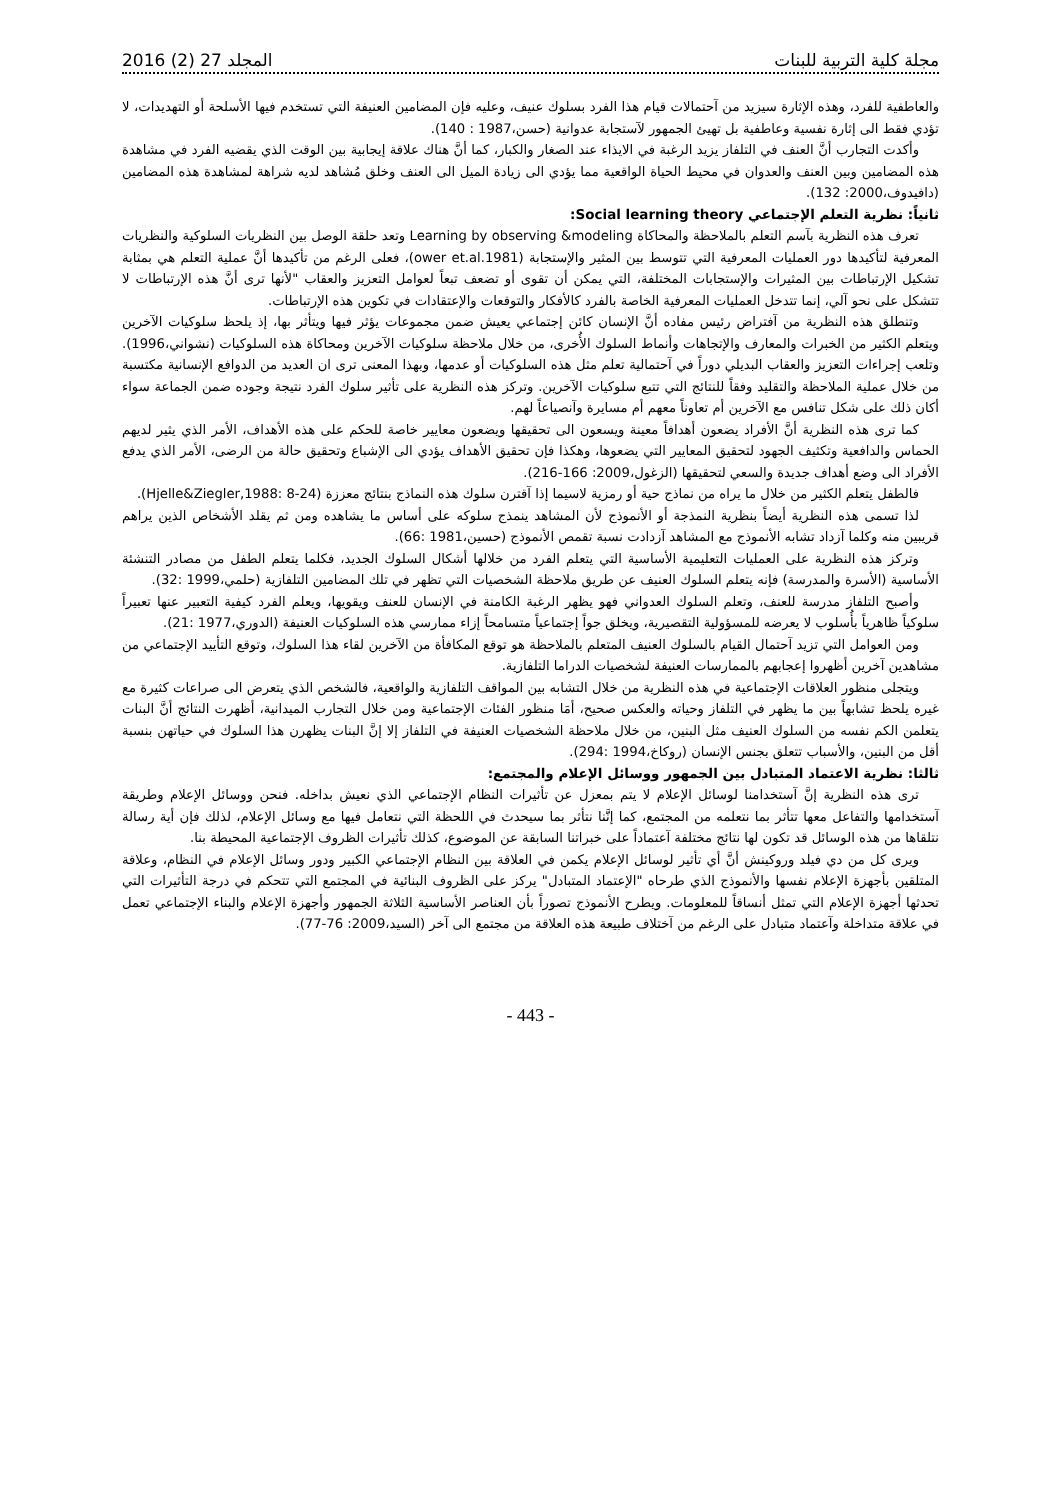مجلة كلية التربية للبنات المجلد 27 (2) 2016
والعاطفية للفرد، وهذه الإثارة سيزيد من آحتمالات قيام هذا الفرد بسلوك عنيف، وعليه فإن المضامين العنيفة التي تستخدم فيها الأسلحة أو التهديدات، لا تؤدي فقط الى إثارة نفسية وعاطفية بل تهيئ الجمهور لآستجابة عدوانية (حسن،1987 : 140).
وأكدت التجارب أنَّ العنف في التلفاز يزيد الرغبة في الايذاء عند الصغار والكبار، كما أنَّ هناك علاقة إيجابية بين الوقت الذي يقضيه الفرد في مشاهدة هذه المضامين وبين العنف والعدوان في محيط الحياة الواقعية مما يؤدي الى زيادة الميل الى العنف وخلق مُشاهد لديه شراهة لمشاهدة هذه المضامين (دافيدوف،2000: 132).
ثانياً: نظرية التعلم الإجتماعي Social learning theory:
تعرف هذه النظرية بآسم التعلم بالملاحظة والمحاكاة Learning by observing &modeling وتعد حلقة الوصل بين النظريات السلوكية والنظريات المعرفية لتأكيدها دور العمليات المعرفية التي تتوسط بين المثير والإستجابة (ower et.al.1981)، فعلى الرغم من تأكيدها أنَّ عملية التعلم هي بمثابة تشكيل الإرتباطات بين المثيرات والإستجابات المختلفة، التي يمكن أن تقوى أو تضعف تبعاً لعوامل التعزيز والعقاب "لأنها ترى أنَّ هذه الإرتباطات لا تتشكل على نحو آلي، إنما تتدخل العمليات المعرفية الخاصة بالفرد كالأفكار والتوقعات والإعتقادات في تكوين هذه الإرتباطات.
وتنطلق هذه النظرية من آفتراض رئيس مفاده أنَّ الإنسان كائن إجتماعي يعيش ضمن مجموعات يؤثر فيها ويتأثر بها، إذ يلحظ سلوكيات الآخرين ويتعلم الكثير من الخبرات والمعارف والإتجاهات وأنماط السلوك الأُخرى، من خلال ملاحظة سلوكيات الآخرين ومحاكاة هذه السلوكيات (نشواني،1996). وتلعب إجراءات التعزيز والعقاب البديلي دوراً في آحتمالية تعلم مثل هذه السلوكيات أو عدمها، وبهذا المعنى ترى ان العديد من الدوافع الإنسانية مكتسبة من خلال عملية الملاحظة والتقليد وفقاً للنتائج التي تتبع سلوكيات الآخرين. وتركز هذه النظرية على تأثير سلوك الفرد نتيجة وجوده ضمن الجماعة سواء أكان ذلك على شكل تنافس مع الآخرين أم تعاوناً معهم أم مسايرة وآنصياعاً لهم.
كما ترى هذه النظرية أنَّ الأفراد يضعون أهدافاً معينة ويسعون الى تحقيقها ويضعون معايير خاصة للحكم على هذه الأهداف، الأمر الذي يثير لديهم الحماس والدافعية وتكثيف الجهود لتحقيق المعايير التي يضعوها، وهكذا فإن تحقيق الأهداف يؤدي الى الإشباع وتحقيق حالة من الرضى، الأمر الذي يدفع الأفراد الى وضع أهداف جديدة والسعي لتحقيقها (الزغول،2009: 166-216).
فالطفل يتعلم الكثير من خلال ما يراه من نماذج حية أو رمزية لاسيما إذا آقترن سلوك هذه النماذج بنتائج معززة (Hjelle&Ziegler,1988: 8-24).
لذا تسمى هذه النظرية أيضاً بنظرية النمذجة أو الأنموذج لأن المشاهد ينمذج سلوكه على أساس ما يشاهده ومن ثم يقلد الأشخاص الذين يراهم قريبين منه وكلما آزداد تشابه الأنموذج مع المشاهد آزدادت نسبة تقمص الأنموذج (حسين،1981 :66).
وتركز هذه النظرية على العمليات التعليمية الأساسية التي يتعلم الفرد من خلالها أشكال السلوك الجديد، فكلما يتعلم الطفل من مصادر التنشئة الأساسية (الأسرة والمدرسة) فإنه يتعلم السلوك العنيف عن طريق ملاحظة الشخصيات التي تظهر في تلك المضامين التلفازية (حلمي،1999 :32).
وأصبح التلفاز مدرسة للعنف، وتعلم السلوك العدواني فهو يظهر الرغبة الكامنة في الإنسان للعنف ويقويها، ويعلم الفرد كيفية التعبير عنها تعبيراً سلوكياً ظاهرياً بأُسلوب لا يعرضه للمسؤولية التقصيرية، ويخلق جواً إجتماعياً متسامحاً إزاء ممارسي هذه السلوكيات العنيفة (الدوري،1977 :21).
ومن العوامل التي تزيد آحتمال القيام بالسلوك العنيف المتعلم بالملاحظة هو توقع المكافأة من الآخرين لقاء هذا السلوك، وتوقع التأييد الإجتماعي من مشاهدين آخرين أظهروا إعجابهم بالممارسات العنيفة لشخصيات الدراما التلفازية.
ويتجلى منظور العلاقات الإجتماعية في هذه النظرية من خلال التشابه بين المواقف التلفازية والواقعية، فالشخص الذي يتعرض الى صراعات كثيرة مع غيره يلحظ تشابهاً بين ما يظهر في التلفاز وحياته والعكس صحيح، أمَا منظور الفئات الإجتماعية ومن خلال التجارب الميدانية، أظهرت النتائج أنَّ البنات يتعلمن الكم نفسه من السلوك العنيف مثل البنين، من خلال ملاحظة الشخصيات العنيفة في التلفاز إلا إنَّ البنات يظهرن هذا السلوك في حياتهن بنسبة أقل من البنين، والأسباب تتعلق بجنس الإنسان (روكاخ،1994 :294).
ثالثا: نظرية الاعتماد المتبادل بين الجمهور ووسائل الإعلام والمجتمع:
ترى هذه النظرية إنَّ آستخدامنا لوسائل الإعلام لا يتم بمعزل عن تأثيرات النظام الإجتماعي الذي نعيش بداخله. فنحن ووسائل الإعلام وطريقة آستخدامها والتفاعل معها تتأثر بما نتعلمه من المجتمع، كما إنَّنا نتأثر بما سيحدث في اللحظة التي نتعامل فيها مع وسائل الإعلام، لذلك فإن أية رسالة نتلقاها من هذه الوسائل قد تكون لها نتائج مختلفة آعتماداً على خبراتنا السابقة عن الموضوع، كذلك تأثيرات الظروف الإجتماعية المحيطة بنا.
ويرى كل من دي فيلد وروكينش أنَّ أي تأثير لوسائل الإعلام يكمن في العلاقة بين النظام الإجتماعي الكبير ودور وسائل الإعلام في النظام، وعلاقة المتلقين بأجهزة الإعلام نفسها والأنموذج الذي طرحاه "الإعتماد المتبادل" يركز على الظروف البنائية في المجتمع التي تتحكم في درجة التأثيرات التي تحدثها أجهزة الإعلام التي تمثل أنساقاً للمعلومات. ويطرح الأنموذج تصوراً بأن العناصر الأساسية الثلاثة الجمهور وأجهزة الإعلام والبناء الإجتماعي تعمل في علاقة متداخلة وآعتماد متبادل على الرغم من آختلاف طبيعة هذه العلاقة من مجتمع الى آخر (السيد،2009: 76-77).
- 443 -